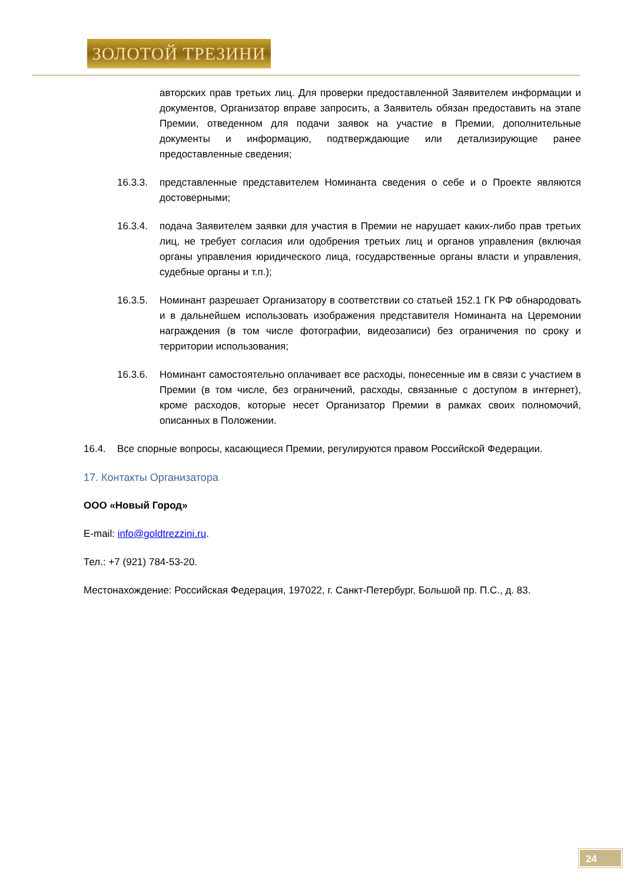ЗОЛОТОЙ ТРЕЗИНИ
авторских прав третьих лиц. Для проверки предоставленной Заявителем информации и документов, Организатор вправе запросить, а Заявитель обязан предоставить на этапе Премии, отведенном для подачи заявок на участие в Премии, дополнительные документы и информацию, подтверждающие или детализирующие ранее предоставленные сведения;
16.3.3. представленные представителем Номинанта сведения о себе и о Проекте являются достоверными;
16.3.4. подача Заявителем заявки для участия в Премии не нарушает каких-либо прав третьих лиц, не требует согласия или одобрения третьих лиц и органов управления (включая органы управления юридического лица, государственные органы власти и управления, судебные органы и т.п.);
16.3.5. Номинант разрешает Организатору в соответствии со статьей 152.1 ГК РФ обнародовать и в дальнейшем использовать изображения представителя Номинанта на Церемонии награждения (в том числе фотографии, видеозаписи) без ограничения по сроку и территории использования;
16.3.6. Номинант самостоятельно оплачивает все расходы, понесенные им в связи с участием в Премии (в том числе, без ограничений, расходы, связанные с доступом в интернет), кроме расходов, которые несет Организатор Премии в рамках своих полномочий, описанных в Положении.
16.4. Все спорные вопросы, касающиеся Премии, регулируются правом Российской Федерации.
17. Контакты Организатора
ООО «Новый Город»
E-mail: info@goldtrezzini.ru.
Тел.: +7 (921) 784-53-20.
Местонахождение: Российская Федерация, 197022, г. Санкт-Петербург, Большой пр. П.С., д. 83.
24